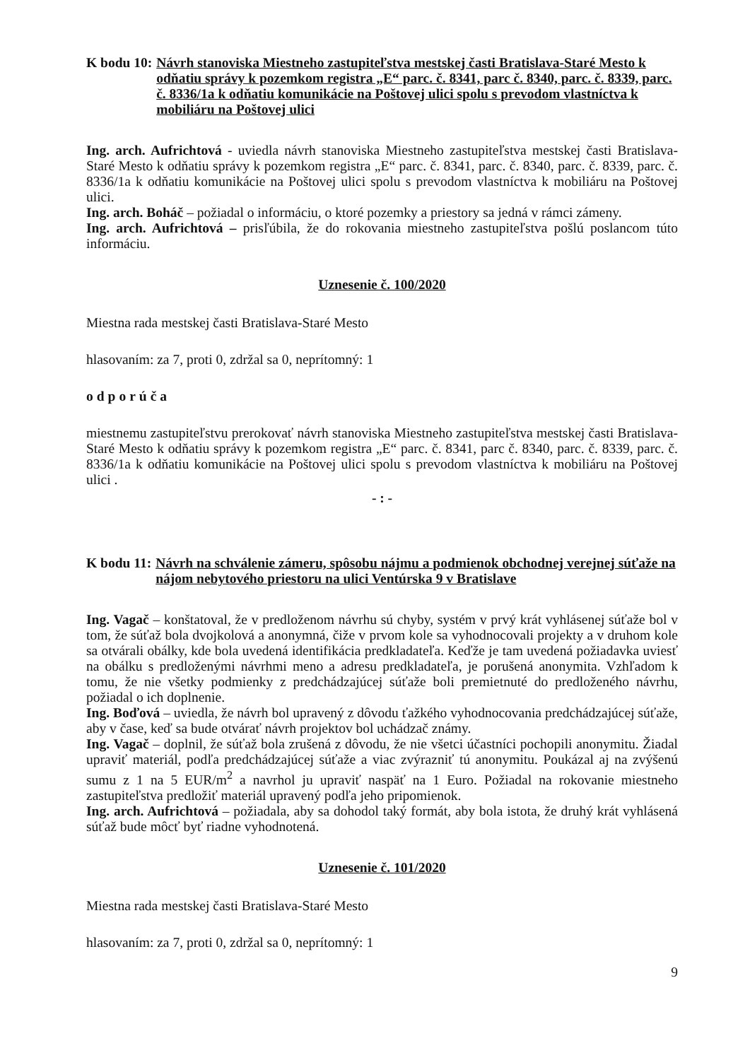K bodu 10: Návrh stanoviska Miestneho zastupiteľstva mestskej časti Bratislava-Staré Mesto k odňatiu správy k pozemkom registra „E“ parc. č. 8341, parc č. 8340, parc. č. 8339, parc. č. 8336/1a k odňatiu komunikácie na Poštovej ulici spolu s prevodom vlastníctva k mobiliáru na Poštovej ulici
Ing. arch. Aufrichtová - uviedla návrh stanoviska Miestneho zastupiteľstva mestskej časti Bratislava-Staré Mesto k odňatiu správy k pozemkom registra „E“ parc. č. 8341, parc. č. 8340, parc. č. 8339, parc. č. 8336/1a k odňatiu komunikácie na Poštovej ulici spolu s prevodom vlastníctva k mobiliáru na Poštovej ulici.
Ing. arch. Boháč – požiadal o informáciu, o ktoré pozemky a priestory sa jedná v rámci zámeny.
Ing. arch. Aufrichtová – prisľúbila, že do rokovania miestneho zastupiteľstva pošlú poslancom túto informáciu.
Uznesenie č. 100/2020
Miestna rada mestskej časti Bratislava-Staré Mesto
hlasovaním: za 7, proti 0, zdržal sa 0, neprítomný: 1
odporúča
miestnemu zastupiteľstvu prerokovať návrh stanoviska Miestneho zastupiteľstva mestskej časti Bratislava-Staré Mesto k odňatiu správy k pozemkom registra „E“ parc. č. 8341, parc č. 8340, parc. č. 8339, parc. č. 8336/1a k odňatiu komunikácie na Poštovej ulici spolu s prevodom vlastníctva k mobiliáru na Poštovej ulici .
- : -
K bodu 11: Návrh na schválenie zámeru, spôsobu nájmu a podmienok obchodnej verejnej súťaže na nájom nebytového priestoru na ulici Ventúrska 9 v Bratislave
Ing. Vagač – konštatoval, že v predloženom návrhu sú chyby, systém v prvý krát vyhlásenej súťaže bol v tom, že súťaž bola dvojkolová a anonymná, čiže v prvom kole sa vyhodnocovali projekty a v druhom kole sa otvárali obálky, kde bola uvedená identifikácia predkladateľa. Keďže je tam uvedená požiadavka uviesť na obálku s predloženými návrhmi meno a adresu predkladateľa, je porušená anonymita. Vzhľadom k tomu, že nie všetky podmienky z predchádzajúcej súťaže boli premietnuté do predloženého návrhu, požiadal o ich doplnenie.
Ing. Boďová – uviedla, že návrh bol upravený z dôvodu ťažkého vyhodnocovania predchádzajúcej súťaže, aby v čase, keď sa bude otvárať návrh projektov bol uchádzač známy.
Ing. Vagač – doplnil, že súťaž bola zrušená z dôvodu, že nie všetci účastníci pochopili anonymitu. Žiadal upraviť materiál, podľa predchádzajúcej súťaže a viac zvýrazniť tú anonymitu. Poukázal aj na zvýšenú sumu z 1 na 5 EUR/m<sup>2</sup> a navrhol ju upraviť naspäť na 1 Euro. Požiadal na rokovanie miestneho zastupiteľstva predložiť materiál upravený podľa jeho pripomienok.
Ing. arch. Aufrichtová – požiadala, aby sa dohodol taký formát, aby bola istota, že druhý krát vyhlásená súťaž bude môcť byť riadne vyhodnotená.
Uznesenie č. 101/2020
Miestna rada mestskej časti Bratislava-Staré Mesto
hlasovaním: za 7, proti 0, zdržal sa 0, neprítomný: 1
9